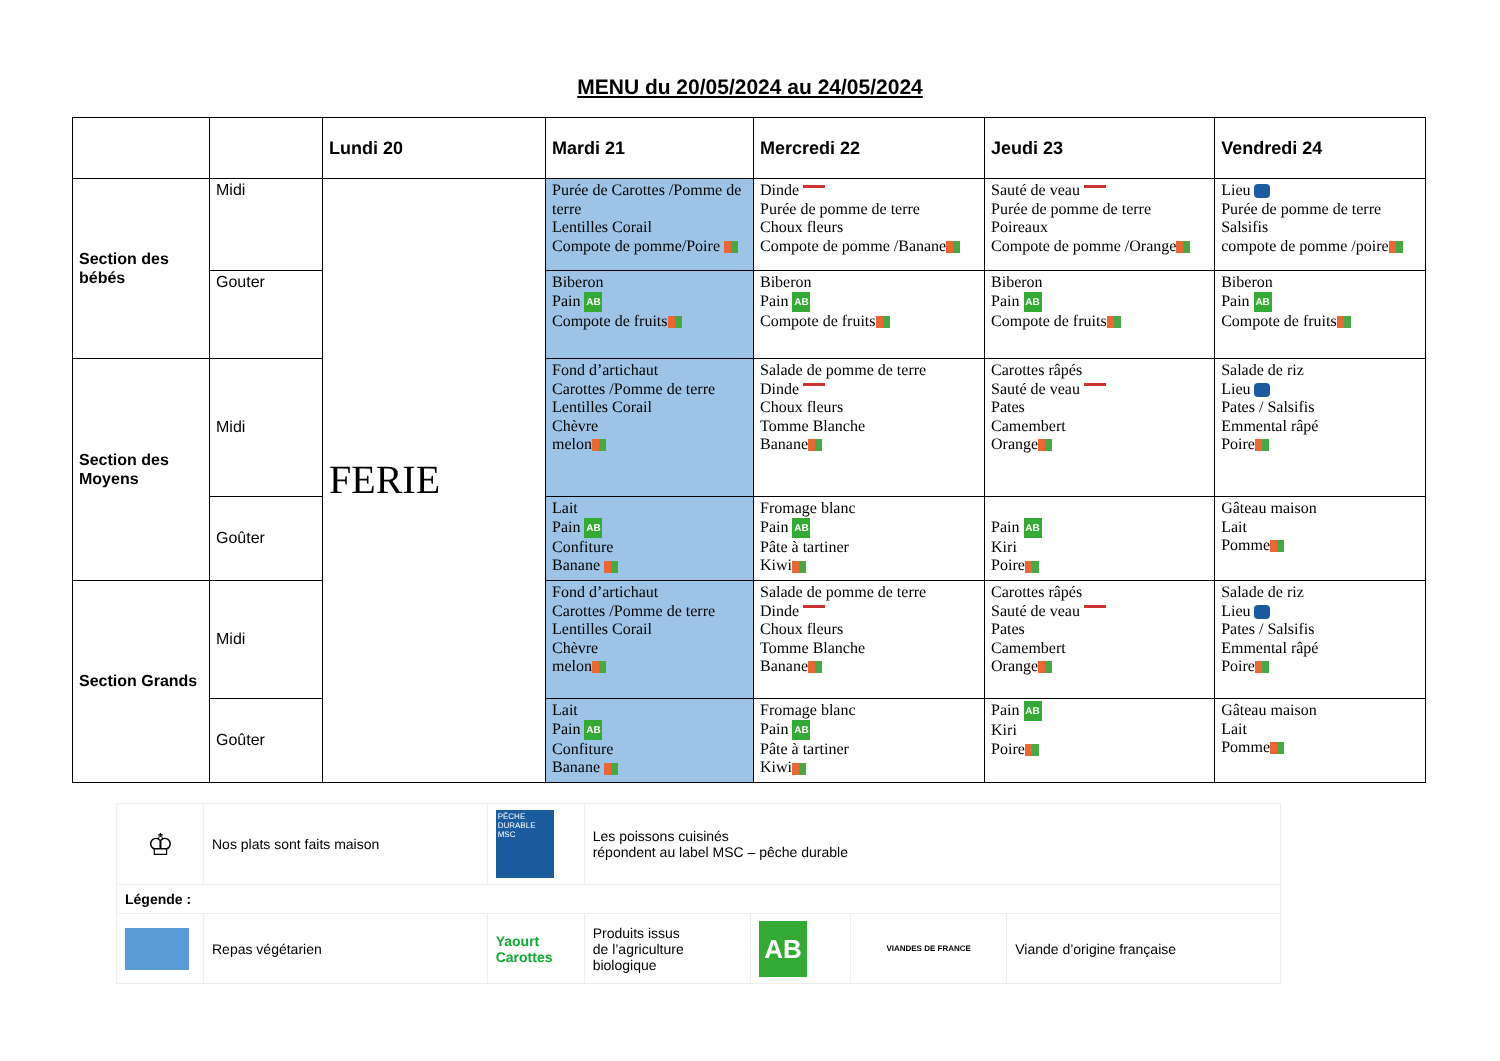MENU du 20/05/2024 au 24/05/2024
| | | Lundi 20 | Mardi 21 | Mercredi 22 | Jeudi 23 | Vendredi 24 |
| --- | --- | --- | --- | --- | --- | --- |
| Section des bébés | Midi | FERIE | Purée de Carottes /Pomme de terre Lentilles Corail Compote de pomme/Poire | Dinde Purée de pomme de terre Choux fleurs Compote de pomme /Banane | Sauté de veau Purée de pomme de terre Poireaux Compote de pomme /Orange | Lieu Purée de pomme de terre Salsifis compote de pomme /poire |
| | Gouter | | Biberon Pain AB Compote de fruits | Biberon Pain AB Compote de fruits | Biberon Pain AB Compote de fruits | Biberon Pain AB Compote de fruits |
| Section des Moyens | Midi | | Fond d’artichaut Carottes /Pomme de terre Lentilles Corail Chèvre melon | Salade de pomme de terre Dinde Choux fleurs Tomme Blanche Banane | Carottes râpés Sauté de veau Pates Camembert Orange | Salade de riz Lieu Pates / Salsifis Emmental râpé Poire |
| | Goûter | | Lait Pain AB Confiture Banane | Fromage blanc Pain AB Pâte à tartiner Kiwi | Pain AB Kiri Poire | Gâteau maison Lait Pomme |
| Section Grands | Midi | | Fond d’artichaut Carottes /Pomme de terre Lentilles Corail Chèvre melon | Salade de pomme de terre Dinde Choux fleurs Tomme Blanche Banane | Carottes râpés Sauté de veau Pates Camembert Orange | Salade de riz Lieu Pates / Salsifis Emmental râpé Poire |
| | Goûter | | Lait Pain AB Confiture Banane | Fromage blanc Pain AB Pâte à tartiner Kiwi | Pain AB Kiri Poire | Gâteau maison Lait Pomme |
| ♔ | Nos plats sont faits maison | PÊCHE DURABLE MSC | Les poissons cuisinés répondent au label MSC – pêche durable | | | |
| Légende : | | | | | | |
| | Repas végétarien | Yaourt Carottes | Produits issus de l’agriculture biologique | AB | VIANDES DE FRANCE | Viande d’origine française |